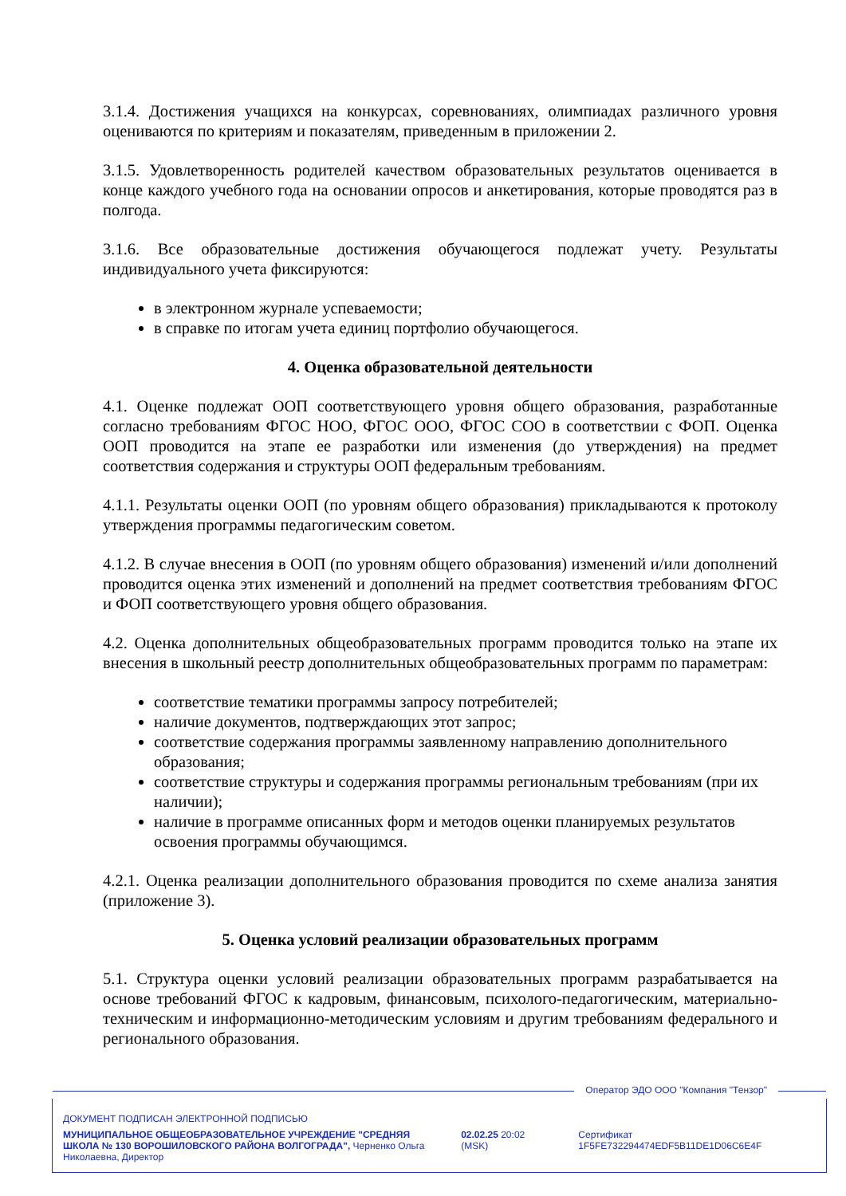3.1.4. Достижения учащихся на конкурсах, соревнованиях, олимпиадах различного уровня оцениваются по критериям и показателям, приведенным в приложении 2.
3.1.5. Удовлетворенность родителей качеством образовательных результатов оценивается в конце каждого учебного года на основании опросов и анкетирования, которые проводятся раз в полгода.
3.1.6. Все образовательные достижения обучающегося подлежат учету. Результаты индивидуального учета фиксируются:
в электронном журнале успеваемости;
в справке по итогам учета единиц портфолио обучающегося.
4. Оценка образовательной деятельности
4.1. Оценке подлежат ООП соответствующего уровня общего образования, разработанные согласно требованиям ФГОС НОО, ФГОС ООО, ФГОС СОО в соответствии с ФОП. Оценка ООП проводится на этапе ее разработки или изменения (до утверждения) на предмет соответствия содержания и структуры ООП федеральным требованиям.
4.1.1. Результаты оценки ООП (по уровням общего образования) прикладываются к протоколу утверждения программы педагогическим советом.
4.1.2. В случае внесения в ООП (по уровням общего образования) изменений и/или дополнений проводится оценка этих изменений и дополнений на предмет соответствия требованиям ФГОС и ФОП соответствующего уровня общего образования.
4.2. Оценка дополнительных общеобразовательных программ проводится только на этапе их внесения в школьный реестр дополнительных общеобразовательных программ по параметрам:
соответствие тематики программы запросу потребителей;
наличие документов, подтверждающих этот запрос;
соответствие содержания программы заявленному направлению дополнительного образования;
соответствие структуры и содержания программы региональным требованиям (при их наличии);
наличие в программе описанных форм и методов оценки планируемых результатов освоения программы обучающимся.
4.2.1. Оценка реализации дополнительного образования проводится по схеме анализа занятия (приложение 3).
5. Оценка условий реализации образовательных программ
5.1. Структура оценки условий реализации образовательных программ разрабатывается на основе требований ФГОС к кадровым, финансовым, психолого-педагогическим, материально-техническим и информационно-методическим условиям и другим требованиям федерального и регионального образования.
Оператор ЭДО ООО "Компания "Тензор"
ДОКУМЕНТ ПОДПИСАН ЭЛЕКТРОННОЙ ПОДПИСЬЮ
МУНИЦИПАЛЬНОЕ ОБЩЕОБРАЗОВАТЕЛЬНОЕ УЧРЕЖДЕНИЕ "СРЕДНЯЯ ШКОЛА № 130 ВОРОШИЛОВСКОГО РАЙОНА ВОЛГОГРАДА", Черненко Ольга Николаевна, Директор
02.02.25 20:02 (MSK) Сертификат 1F5FE732294474EDF5B11DE1D06C6E4F